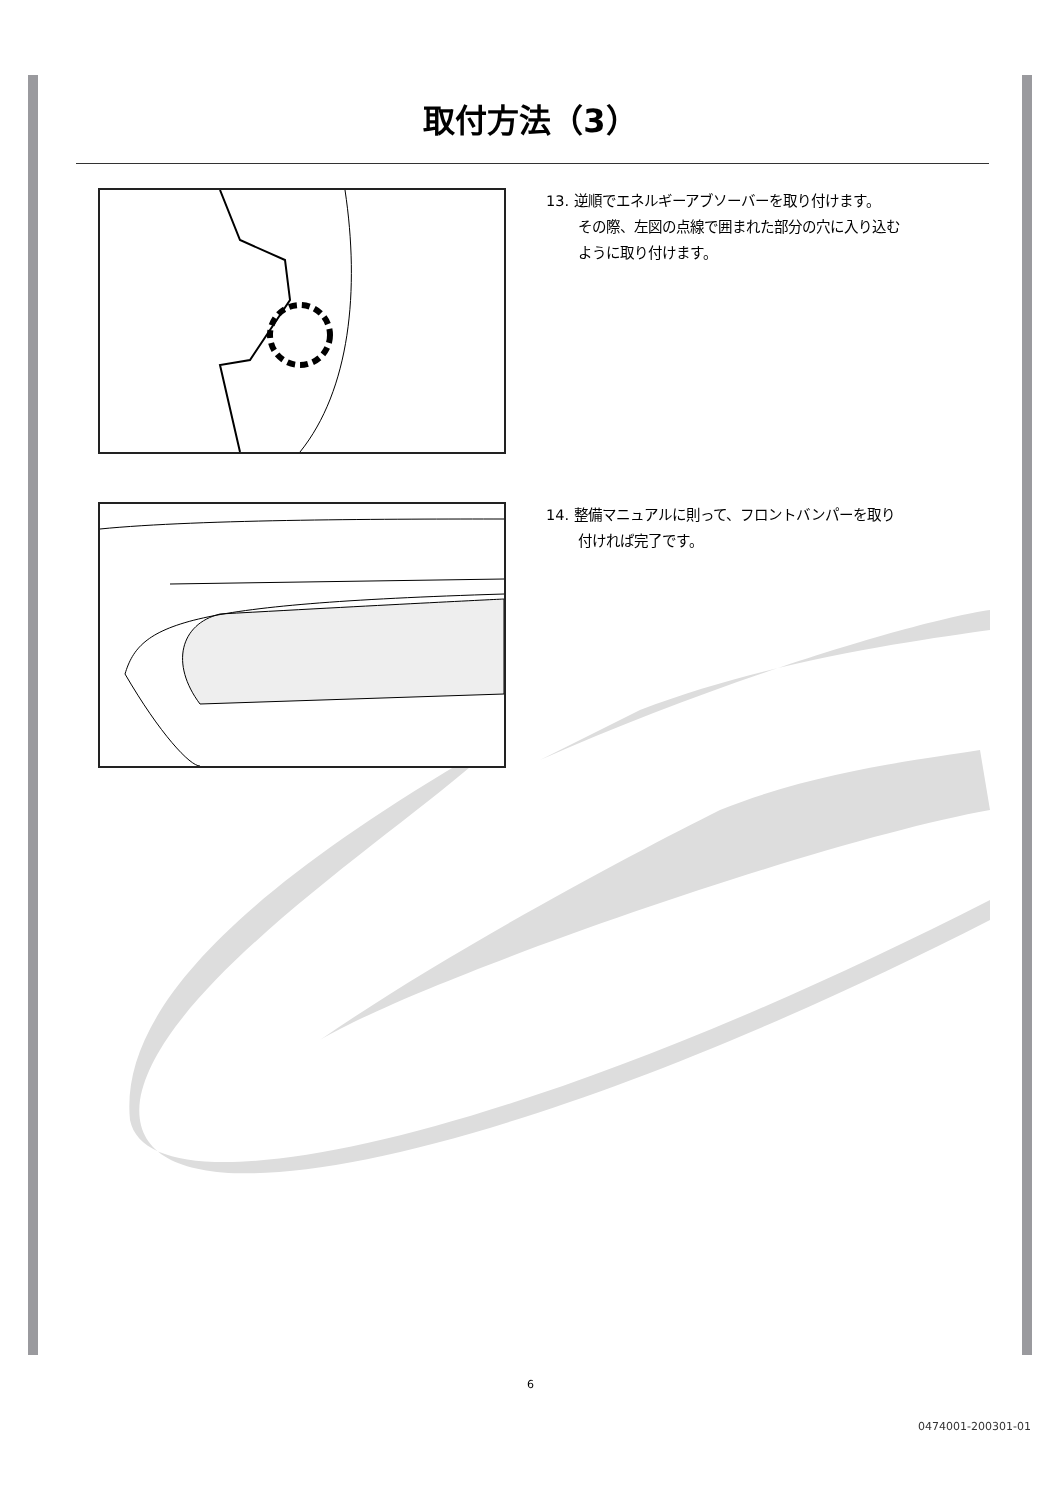取付方法（3）
13. 逆順でエネルギーアブソーバーを取り付けます。
その際、左図の点線で囲まれた部分の穴に入り込む
ように取り付けます。
14. 整備マニュアルに則って、フロントバンパーを取り
付ければ完了です。
6
0474001-200301-01